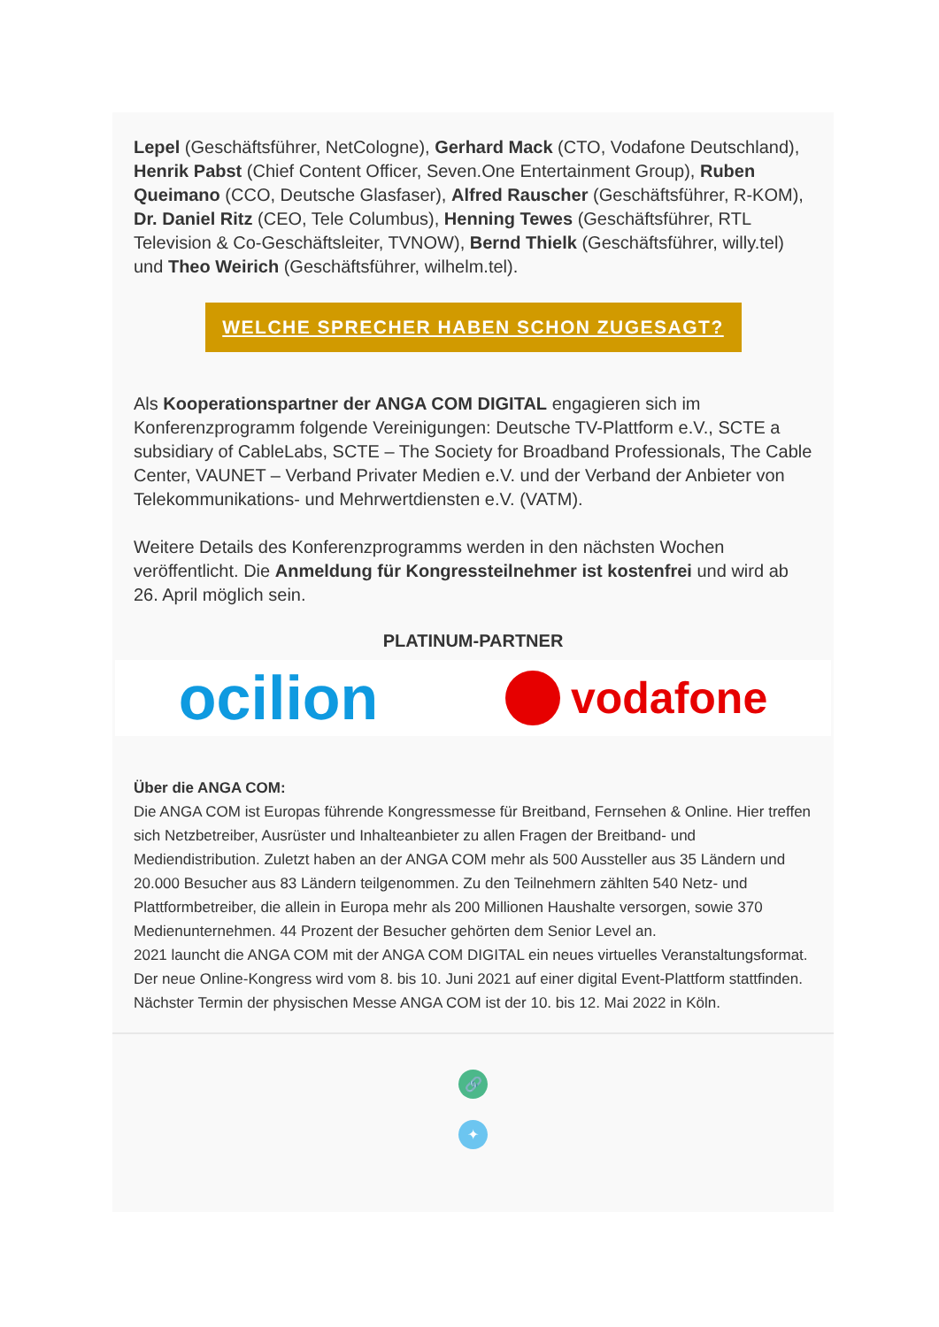Lepel (Geschäftsführer, NetCologne), Gerhard Mack (CTO, Vodafone Deutschland), Henrik Pabst (Chief Content Officer, Seven.One Entertainment Group), Ruben Queimano (CCO, Deutsche Glasfaser), Alfred Rauscher (Geschäftsführer, R-KOM), Dr. Daniel Ritz (CEO, Tele Columbus), Henning Tewes (Geschäftsführer, RTL Television & Co-Geschäftsleiter, TVNOW), Bernd Thielk (Geschäftsführer, willy.tel) und Theo Weirich (Geschäftsführer, wilhelm.tel).
WELCHE SPRECHER HABEN SCHON ZUGESAGT?
Als Kooperationspartner der ANGA COM DIGITAL engagieren sich im Konferenzprogramm folgende Vereinigungen: Deutsche TV-Plattform e.V., SCTE a subsidiary of CableLabs, SCTE – The Society for Broadband Professionals, The Cable Center, VAUNET – Verband Privater Medien e.V. und der Verband der Anbieter von Telekommunikations- und Mehrwertdiensten e.V. (VATM).
Weitere Details des Konferenzprogramms werden in den nächsten Wochen veröffentlicht. Die Anmeldung für Kongressteilnehmer ist kostenfrei und wird ab 26. April möglich sein.
PLATINUM-PARTNER
ocilion vodafone
Über die ANGA COM:
Die ANGA COM ist Europas führende Kongressmesse für Breitband, Fernsehen & Online. Hier treffen sich Netzbetreiber, Ausrüster und Inhalteanbieter zu allen Fragen der Breitband- und Mediendistribution. Zuletzt haben an der ANGA COM mehr als 500 Aussteller aus 35 Ländern und 20.000 Besucher aus 83 Ländern teilgenommen. Zu den Teilnehmern zählten 540 Netz- und Plattformbetreiber, die allein in Europa mehr als 200 Millionen Haushalte versorgen, sowie 370 Medienunternehmen. 44 Prozent der Besucher gehörten dem Senior Level an.
2021 launcht die ANGA COM mit der ANGA COM DIGITAL ein neues virtuelles Veranstaltungsformat. Der neue Online-Kongress wird vom 8. bis 10. Juni 2021 auf einer digital Event-Plattform stattfinden. Nächster Termin der physischen Messe ANGA COM ist der 10. bis 12. Mai 2022 in Köln.
🔗
✦